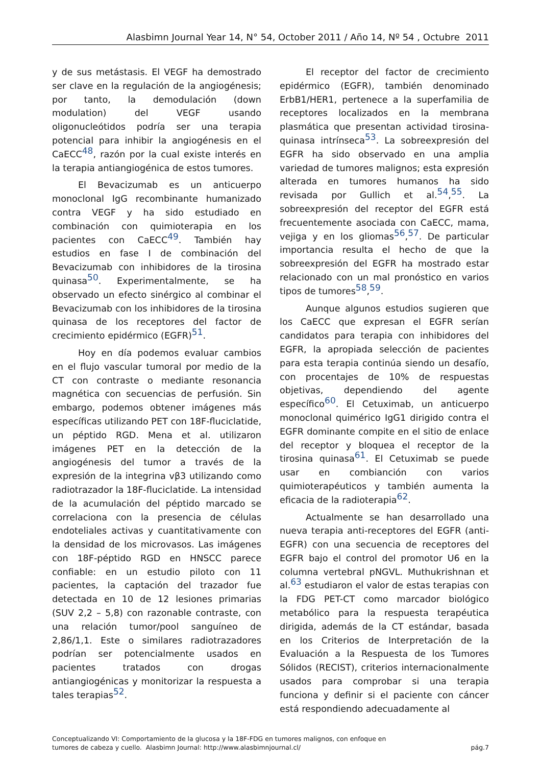Alasbimn Journal Year 14, N° 54, October 2011 / Año 14, Nº 54 , Octubre 2011
y de sus metástasis. El VEGF ha demostrado ser clave en la regulación de la angiogénesis; por tanto, la demodulación (down modulation) del VEGF usando oligonucleótidos podría ser una terapia potencial para inhibir la angiogénesis en el CaECC<sup>48</sup>, razón por la cual existe interés en la terapia antiangiogénica de estos tumores.
El Bevacizumab es un anticuerpo monoclonal IgG recombinante humanizado contra VEGF y ha sido estudiado en combinación con quimioterapia en los pacientes con CaECC<sup>49</sup>. También hay estudios en fase I de combinación del Bevacizumab con inhibidores de la tirosina quinasa<sup>50</sup>. Experimentalmente, se ha observado un efecto sinérgico al combinar el Bevacizumab con los inhibidores de la tirosina quinasa de los receptores del factor de crecimiento epidérmico (EGFR)<sup>51</sup>.
Hoy en día podemos evaluar cambios en el flujo vascular tumoral por medio de la CT con contraste o mediante resonancia magnética con secuencias de perfusión. Sin embargo, podemos obtener imágenes más específicas utilizando PET con 18F-fluciclatide, un péptido RGD. Mena et al. utilizaron imágenes PET en la detección de la angiogénesis del tumor a través de la expresión de la integrina vβ3 utilizando como radiotrazador la 18F-fluciclatide. La intensidad de la acumulación del péptido marcado se correlaciona con la presencia de células endoteliales activas y cuantitativamente con la densidad de los microvasos. Las imágenes con 18F-péptido RGD en HNSCC parece confiable: en un estudio piloto con 11 pacientes, la captación del trazador fue detectada en 10 de 12 lesiones primarias (SUV 2,2 – 5,8) con razonable contraste, con una relación tumor/pool sanguíneo de 2,86/1,1. Este o similares radiotrazadores podrían ser potencialmente usados en pacientes tratados con drogas antiangiogénicas y monitorizar la respuesta a tales terapias<sup>52</sup>.
El receptor del factor de crecimiento epidérmico (EGFR), también denominado ErbB1/HER1, pertenece a la superfamilia de receptores localizados en la membrana plasmática que presentan actividad tirosina-quinasa intrínseca<sup>53</sup>. La sobreexpresión del EGFR ha sido observado en una amplia variedad de tumores malignos; esta expresión alterada en tumores humanos ha sido revisada por Gullich et al.<sup>54</sup>,<sup>55</sup>. La sobreexpresión del receptor del EGFR está frecuentemente asociada con CaECC, mama, vejiga y en los gliomas<sup>56</sup>,<sup>57</sup>. De particular importancia resulta el hecho de que la sobreexpresión del EGFR ha mostrado estar relacionado con un mal pronóstico en varios tipos de tumores<sup>58</sup>,<sup>59</sup>.
Aunque algunos estudios sugieren que los CaECC que expresan el EGFR serían candidatos para terapia con inhibidores del EGFR, la apropiada selección de pacientes para esta terapia continúa siendo un desafío, con procentajes de 10% de respuestas objetivas, dependiendo del agente específico<sup>60</sup>. El Cetuximab, un anticuerpo monoclonal quimérico IgG1 dirigido contra el EGFR dominante compite en el sitio de enlace del receptor y bloquea el receptor de la tirosina quinasa<sup>61</sup>. El Cetuximab se puede usar en combianción con varios quimioterapéuticos y también aumenta la eficacia de la radioterapia<sup>62</sup>.
Actualmente se han desarrollado una nueva terapia anti-receptores del EGFR (anti-EGFR) con una secuencia de receptores del EGFR bajo el control del promotor U6 en la columna vertebral pNGVL. Muthukrishnan et al.<sup>63</sup> estudiaron el valor de estas terapias con la FDG PET-CT como marcador biológico metabólico para la respuesta terapéutica dirigida, además de la CT estándar, basada en los Criterios de Interpretación de la Evaluación a la Respuesta de los Tumores Sólidos (RECIST), criterios internacionalmente usados para comprobar si una terapia funciona y definir si el paciente con cáncer está respondiendo adecuadamente al
Conceptualizando VI: Comportamiento de la glucosa y la 18F-FDG en tumores malignos, con enfoque en
tumores de cabeza y cuello. Alasbimn Journal: http://www.alasbimnjournal.cl/
pág.7